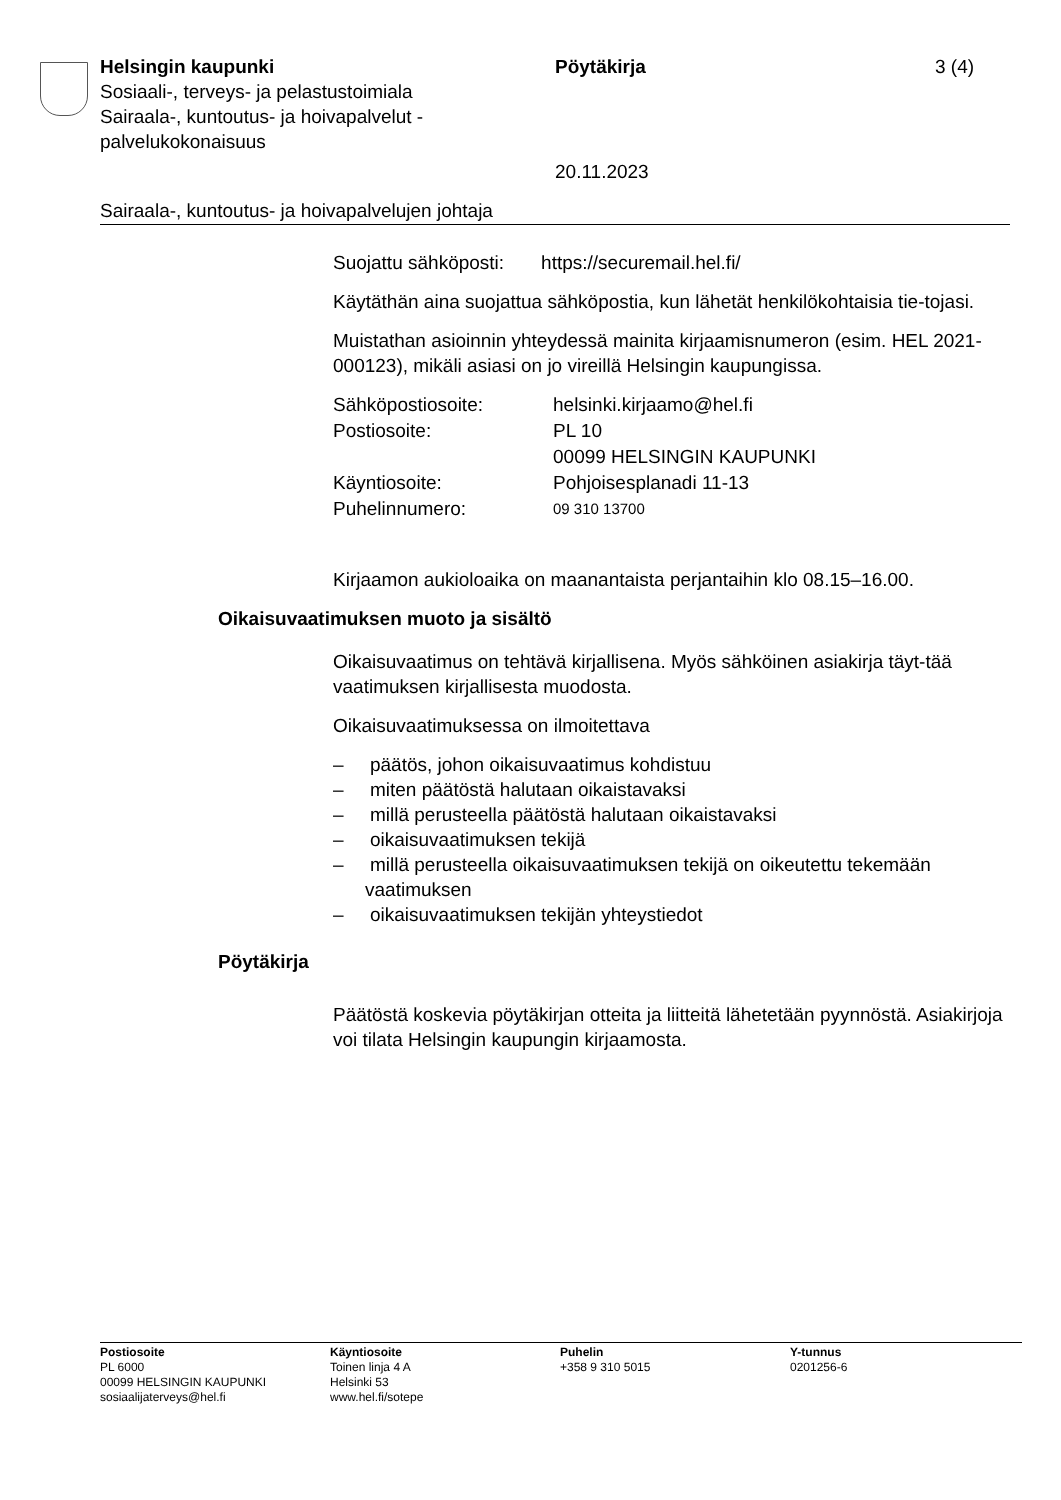Helsingin kaupunki
Sosiaali-, terveys- ja pelastustoimiala
Sairaala-, kuntoutus- ja hoivapalvelut -
palvelukokonaisuus
Pöytäkirja
20.11.2023
3 (4)
Sairaala-, kuntoutus- ja hoivapalvelujen johtaja
Suojattu sähköposti: https://securemail.hel.fi/
Käytäthän aina suojattua sähköpostia, kun lähetät henkilökohtaisia tie-tojasi.
Muistathan asioinnin yhteydessä mainita kirjaamisnumeron (esim. HEL 2021-000123), mikäli asiasi on jo vireillä Helsingin kaupungissa.
| Sähköpostiosoite: | helsinki.kirjaamo@hel.fi |
| Postiosoite: | PL 10 00099 HELSINGIN KAUPUNKI |
| Käyntiosoite: | Pohjoisesplanadi 11-13 |
| Puhelinnumero: | 09 310 13700 |
Kirjaamon aukioloaika on maanantaista perjantaihin klo 08.15–16.00.
Oikaisuvaatimuksen muoto ja sisältö
Oikaisuvaatimus on tehtävä kirjallisena. Myös sähköinen asiakirja täyt-tää vaatimuksen kirjallisesta muodosta.
Oikaisuvaatimuksessa on ilmoitettava
– päätös, johon oikaisuvaatimus kohdistuu
– miten päätöstä halutaan oikaistavaksi
– millä perusteella päätöstä halutaan oikaistavaksi
– oikaisuvaatimuksen tekijä
– millä perusteella oikaisuvaatimuksen tekijä on oikeutettu tekemään vaatimuksen
– oikaisuvaatimuksen tekijän yhteystiedot
Pöytäkirja
Päätöstä koskevia pöytäkirjan otteita ja liitteitä lähetetään pyynnöstä. Asiakirjoja voi tilata Helsingin kaupungin kirjaamosta.
Postiosoite
PL 6000
00099 HELSINGIN KAUPUNKI
sosiaalijaterveys@hel.fi
Käyntiosoite
Toinen linja 4 A
Helsinki 53
www.hel.fi/sotepe
Puhelin
+358 9 310 5015
Y-tunnus
0201256-6